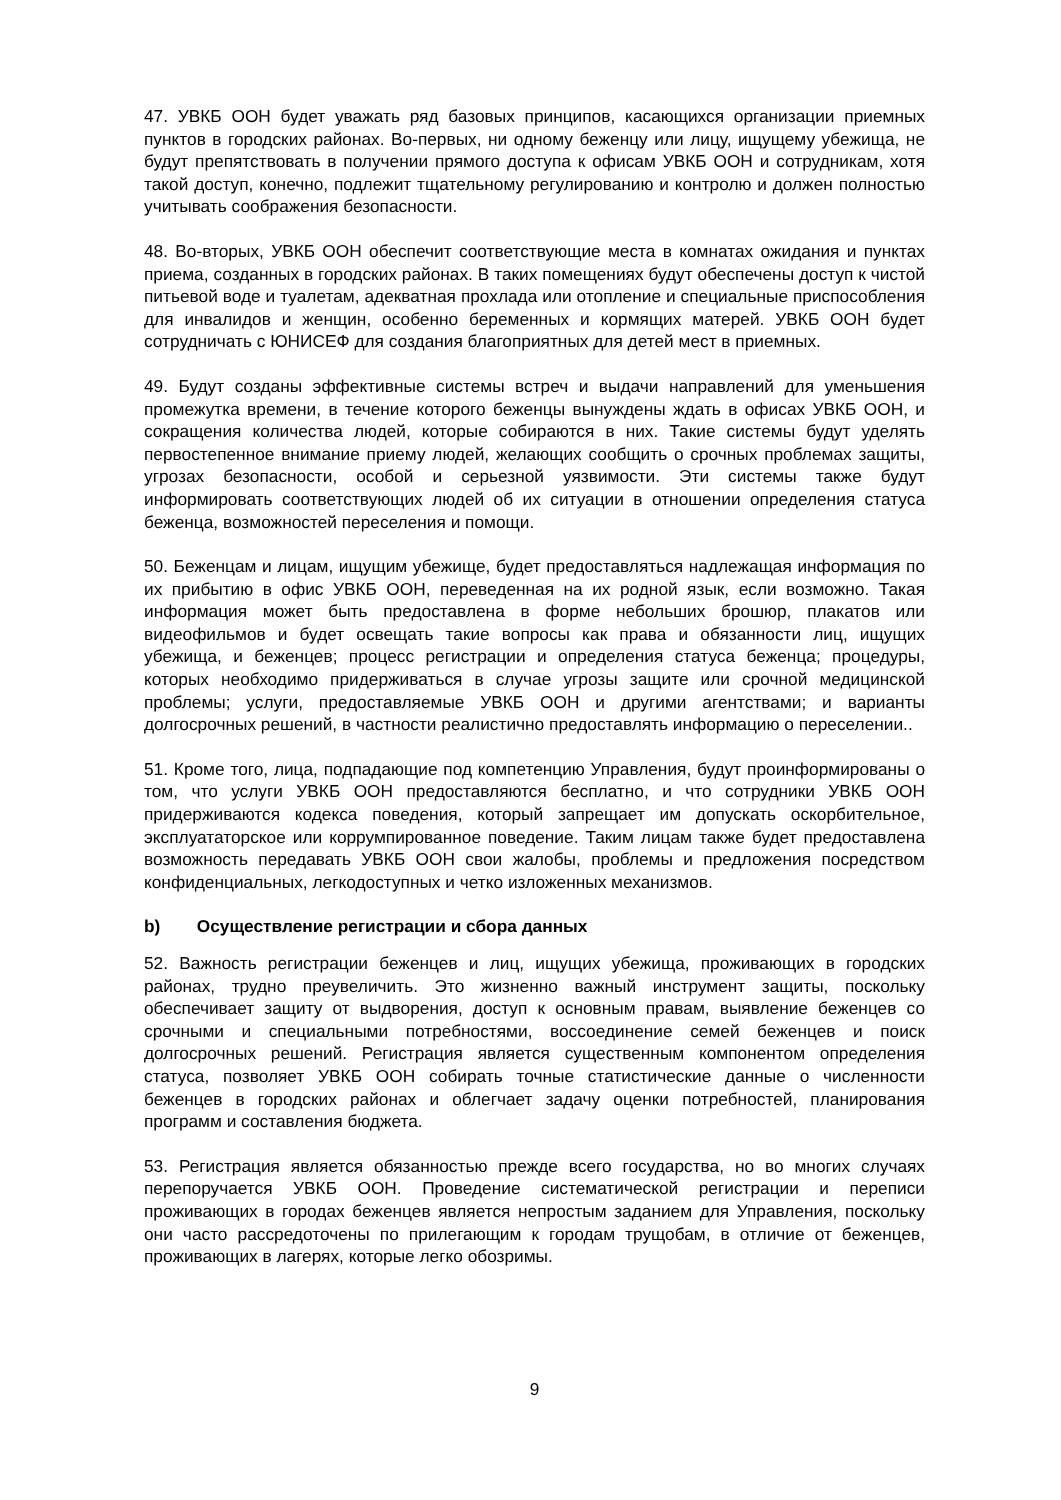47. УВКБ ООН будет уважать ряд базовых принципов, касающихся организации приемных пунктов в городских районах. Во-первых, ни одному беженцу или лицу, ищущему убежища, не будут препятствовать в получении прямого доступа к офисам УВКБ ООН и сотрудникам, хотя такой доступ, конечно, подлежит тщательному регулированию и контролю и должен полностью учитывать соображения безопасности.
48. Во-вторых, УВКБ ООН обеспечит соответствующие места в комнатах ожидания и пунктах приема, созданных в городских районах. В таких помещениях будут обеспечены доступ к чистой питьевой воде и туалетам, адекватная прохлада или отопление и специальные приспособления для инвалидов и женщин, особенно беременных и кормящих матерей. УВКБ ООН будет сотрудничать с ЮНИСЕФ для создания благоприятных для детей мест в приемных.
49. Будут созданы эффективные системы встреч и выдачи направлений для уменьшения промежутка времени, в течение которого беженцы вынуждены ждать в офисах УВКБ ООН, и сокращения количества людей, которые собираются в них. Такие системы будут уделять первостепенное внимание приему людей, желающих сообщить о срочных проблемах защиты, угрозах безопасности, особой и серьезной уязвимости. Эти системы также будут информировать соответствующих людей об их ситуации в отношении определения статуса беженца, возможностей переселения и помощи.
50. Беженцам и лицам, ищущим убежище, будет предоставляться надлежащая информация по их прибытию в офис УВКБ ООН, переведенная на их родной язык, если возможно. Такая информация может быть предоставлена в форме небольших брошюр, плакатов или видеофильмов и будет освещать такие вопросы как права и обязанности лиц, ищущих убежища, и беженцев; процесс регистрации и определения статуса беженца; процедуры, которых необходимо придерживаться в случае угрозы защите или срочной медицинской проблемы; услуги, предоставляемые УВКБ ООН и другими агентствами; и варианты долгосрочных решений, в частности реалистично предоставлять информацию о переселении..
51. Кроме того, лица, подпадающие под компетенцию Управления, будут проинформированы о том, что услуги УВКБ ООН предоставляются бесплатно, и что сотрудники УВКБ ООН придерживаются кодекса поведения, который запрещает им допускать оскорбительное, эксплуататорское или коррумпированное поведение. Таким лицам также будет предоставлена возможность передавать УВКБ ООН свои жалобы, проблемы и предложения посредством конфиденциальных, легкодоступных и четко изложенных механизмов.
b) Осуществление регистрации и сбора данных
52. Важность регистрации беженцев и лиц, ищущих убежища, проживающих в городских районах, трудно преувеличить. Это жизненно важный инструмент защиты, поскольку обеспечивает защиту от выдворения, доступ к основным правам, выявление беженцев со срочными и специальными потребностями, воссоединение семей беженцев и поиск долгосрочных решений. Регистрация является существенным компонентом определения статуса, позволяет УВКБ ООН собирать точные статистические данные о численности беженцев в городских районах и облегчает задачу оценки потребностей, планирования программ и составления бюджета.
53. Регистрация является обязанностью прежде всего государства, но во многих случаях перепоручается УВКБ ООН. Проведение систематической регистрации и переписи проживающих в городах беженцев является непростым заданием для Управления, поскольку они часто рассредоточены по прилегающим к городам трущобам, в отличие от беженцев, проживающих в лагерях, которые легко обозримы.
9